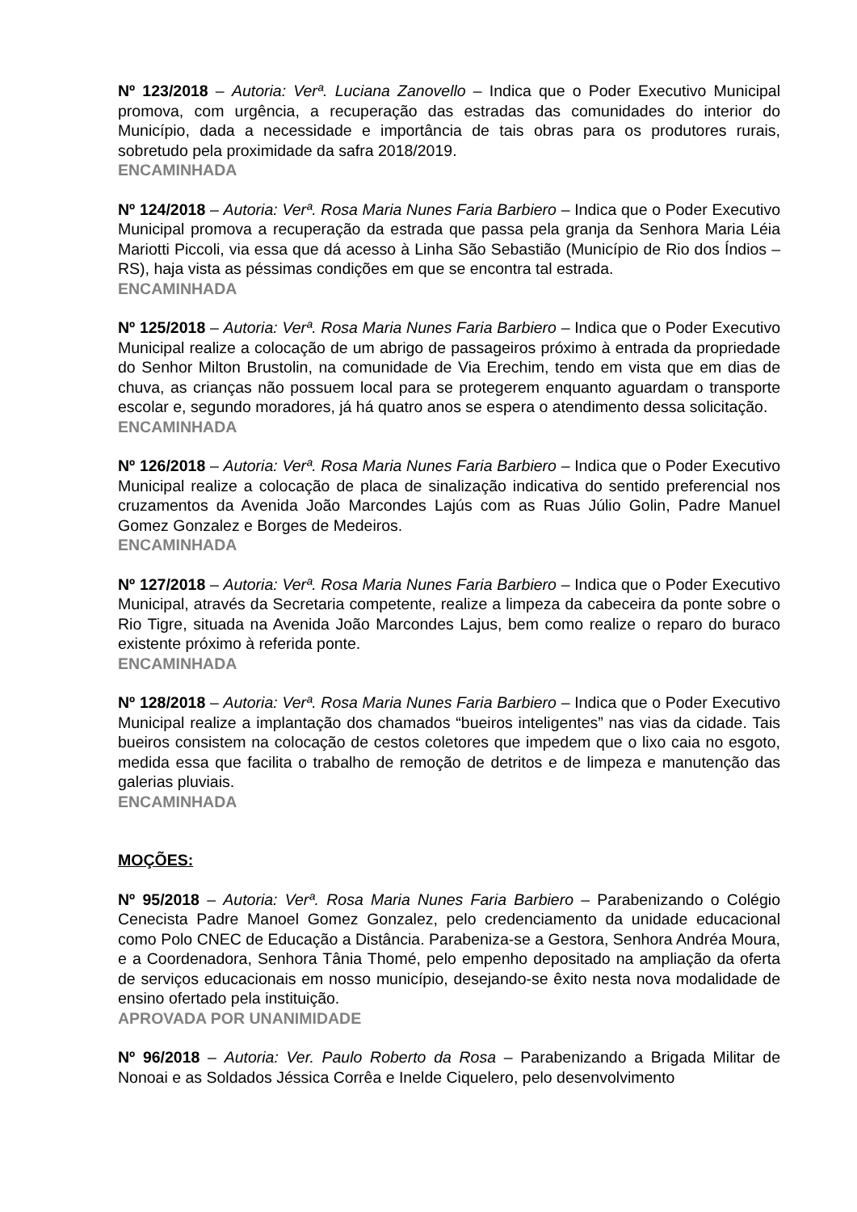Nº 123/2018 – Autoria: Verª. Luciana Zanovello – Indica que o Poder Executivo Municipal promova, com urgência, a recuperação das estradas das comunidades do interior do Município, dada a necessidade e importância de tais obras para os produtores rurais, sobretudo pela proximidade da safra 2018/2019.
ENCAMINHADA
Nº 124/2018 – Autoria: Verª. Rosa Maria Nunes Faria Barbiero – Indica que o Poder Executivo Municipal promova a recuperação da estrada que passa pela granja da Senhora Maria Léia Mariotti Piccoli, via essa que dá acesso à Linha São Sebastião (Município de Rio dos Índios – RS), haja vista as péssimas condições em que se encontra tal estrada.
ENCAMINHADA
Nº 125/2018 – Autoria: Verª. Rosa Maria Nunes Faria Barbiero – Indica que o Poder Executivo Municipal realize a colocação de um abrigo de passageiros próximo à entrada da propriedade do Senhor Milton Brustolin, na comunidade de Via Erechim, tendo em vista que em dias de chuva, as crianças não possuem local para se protegerem enquanto aguardam o transporte escolar e, segundo moradores, já há quatro anos se espera o atendimento dessa solicitação.
ENCAMINHADA
Nº 126/2018 – Autoria: Verª. Rosa Maria Nunes Faria Barbiero – Indica que o Poder Executivo Municipal realize a colocação de placa de sinalização indicativa do sentido preferencial nos cruzamentos da Avenida João Marcondes Lajús com as Ruas Júlio Golin, Padre Manuel Gomez Gonzalez e Borges de Medeiros.
ENCAMINHADA
Nº 127/2018 – Autoria: Verª. Rosa Maria Nunes Faria Barbiero – Indica que o Poder Executivo Municipal, através da Secretaria competente, realize a limpeza da cabeceira da ponte sobre o Rio Tigre, situada na Avenida João Marcondes Lajus, bem como realize o reparo do buraco existente próximo à referida ponte.
ENCAMINHADA
Nº 128/2018 – Autoria: Verª. Rosa Maria Nunes Faria Barbiero – Indica que o Poder Executivo Municipal realize a implantação dos chamados “bueiros inteligentes” nas vias da cidade. Tais bueiros consistem na colocação de cestos coletores que impedem que o lixo caia no esgoto, medida essa que facilita o trabalho de remoção de detritos e de limpeza e manutenção das galerias pluviais.
ENCAMINHADA
MOÇÕES:
Nº 95/2018 – Autoria: Verª. Rosa Maria Nunes Faria Barbiero – Parabenizando o Colégio Cenecista Padre Manoel Gomez Gonzalez, pelo credenciamento da unidade educacional como Polo CNEC de Educação a Distância. Parabeniza-se a Gestora, Senhora Andréa Moura, e a Coordenadora, Senhora Tânia Thomé, pelo empenho depositado na ampliação da oferta de serviços educacionais em nosso município, desejando-se êxito nesta nova modalidade de ensino ofertado pela instituição.
APROVADA POR UNANIMIDADE
Nº 96/2018 – Autoria: Ver. Paulo Roberto da Rosa – Parabenizando a Brigada Militar de Nonoai e as Soldados Jéssica Corrêa e Inelde Ciquelero, pelo desenvolvimento